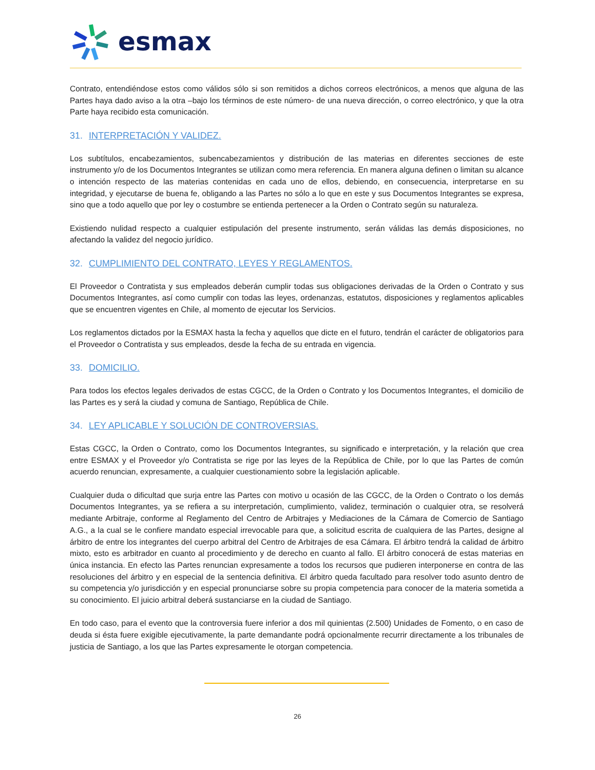esmax
Contrato, entendiéndose estos como válidos sólo si son remitidos a dichos correos electrónicos, a menos que alguna de las Partes haya dado aviso a la otra –bajo los términos de este número- de una nueva dirección, o correo electrónico, y que la otra Parte haya recibido esta comunicación.
31. INTERPRETACIÓN Y VALIDEZ.
Los subtítulos, encabezamientos, subencabezamientos y distribución de las materias en diferentes secciones de este instrumento y/o de los Documentos Integrantes se utilizan como mera referencia. En manera alguna definen o limitan su alcance o intención respecto de las materias contenidas en cada uno de ellos, debiendo, en consecuencia, interpretarse en su integridad, y ejecutarse de buena fe, obligando a las Partes no sólo a lo que en este y sus Documentos Integrantes se expresa, sino que a todo aquello que por ley o costumbre se entienda pertenecer a la Orden o Contrato según su naturaleza.
Existiendo nulidad respecto a cualquier estipulación del presente instrumento, serán válidas las demás disposiciones, no afectando la validez del negocio jurídico.
32. CUMPLIMIENTO DEL CONTRATO, LEYES Y REGLAMENTOS.
El Proveedor o Contratista y sus empleados deberán cumplir todas sus obligaciones derivadas de la Orden o Contrato y sus Documentos Integrantes, así como cumplir con todas las leyes, ordenanzas, estatutos, disposiciones y reglamentos aplicables que se encuentren vigentes en Chile, al momento de ejecutar los Servicios.
Los reglamentos dictados por la ESMAX hasta la fecha y aquellos que dicte en el futuro, tendrán el carácter de obligatorios para el Proveedor o Contratista y sus empleados, desde la fecha de su entrada en vigencia.
33. DOMICILIO.
Para todos los efectos legales derivados de estas CGCC, de la Orden o Contrato y los Documentos Integrantes, el domicilio de las Partes es y será la ciudad y comuna de Santiago, República de Chile.
34. LEY APLICABLE Y SOLUCIÓN DE CONTROVERSIAS.
Estas CGCC, la Orden o Contrato, como los Documentos Integrantes, su significado e interpretación, y la relación que crea entre ESMAX y el Proveedor y/o Contratista se rige por las leyes de la República de Chile, por lo que las Partes de común acuerdo renuncian, expresamente, a cualquier cuestionamiento sobre la legislación aplicable.
Cualquier duda o dificultad que surja entre las Partes con motivo u ocasión de las CGCC, de la Orden o Contrato o los demás Documentos Integrantes, ya se refiera a su interpretación, cumplimiento, validez, terminación o cualquier otra, se resolverá mediante Arbitraje, conforme al Reglamento del Centro de Arbitrajes y Mediaciones de la Cámara de Comercio de Santiago A.G., a la cual se le confiere mandato especial irrevocable para que, a solicitud escrita de cualquiera de las Partes, designe al árbitro de entre los integrantes del cuerpo arbitral del Centro de Arbitrajes de esa Cámara. El árbitro tendrá la calidad de árbitro mixto, esto es arbitrador en cuanto al procedimiento y de derecho en cuanto al fallo. El árbitro conocerá de estas materias en única instancia. En efecto las Partes renuncian expresamente a todos los recursos que pudieren interponerse en contra de las resoluciones del árbitro y en especial de la sentencia definitiva. El árbitro queda facultado para resolver todo asunto dentro de su competencia y/o jurisdicción y en especial pronunciarse sobre su propia competencia para conocer de la materia sometida a su conocimiento. El juicio arbitral deberá sustanciarse en la ciudad de Santiago.
En todo caso, para el evento que la controversia fuere inferior a dos mil quinientas (2.500) Unidades de Fomento, o en caso de deuda si ésta fuere exigible ejecutivamente, la parte demandante podrá opcionalmente recurrir directamente a los tribunales de justicia de Santiago, a los que las Partes expresamente le otorgan competencia.
26